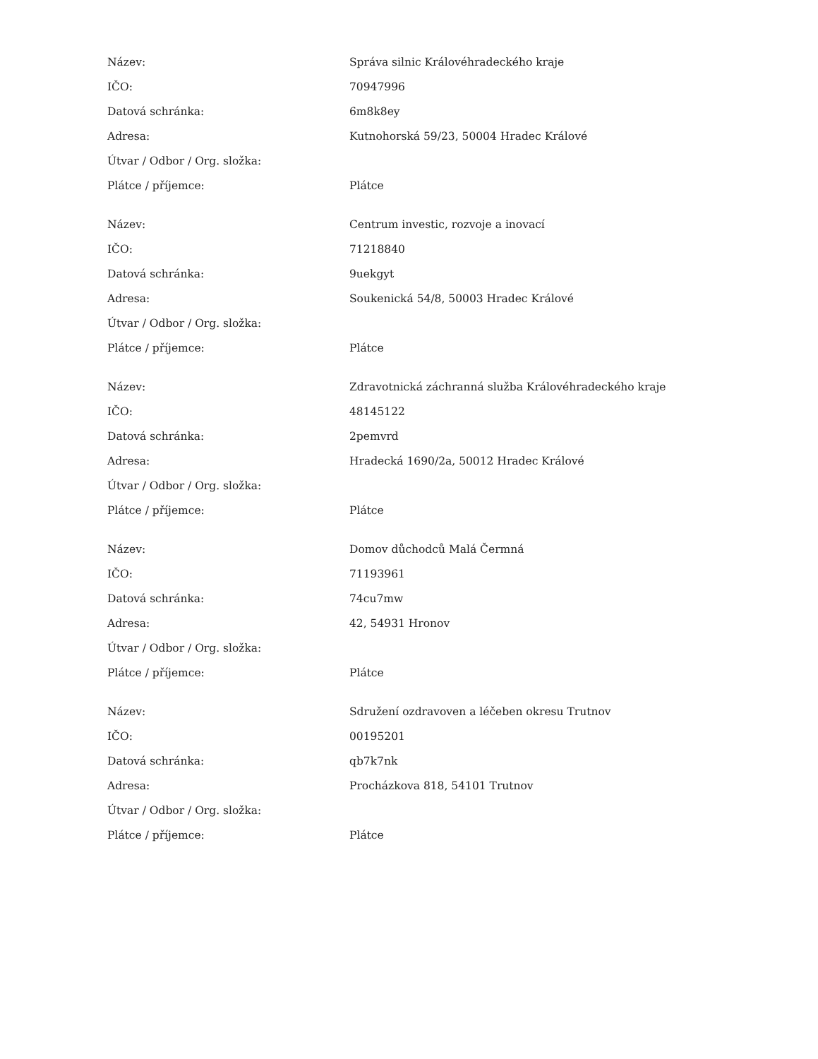| Název: | Správa silnic Královéhradeckého kraje |
| IČO: | 70947996 |
| Datová schránka: | 6m8k8ey |
| Adresa: | Kutnohorská 59/23, 50004 Hradec Králové |
| Útvar / Odbor / Org. složka: | |
| Plátce / příjemce: | Plátce |
| Název: | Centrum investic, rozvoje a inovací |
| IČO: | 71218840 |
| Datová schránka: | 9uekgyt |
| Adresa: | Soukenická 54/8, 50003 Hradec Králové |
| Útvar / Odbor / Org. složka: | |
| Plátce / příjemce: | Plátce |
| Název: | Zdravotnická záchranná služba Královéhradeckého kraje |
| IČO: | 48145122 |
| Datová schránka: | 2pemvrd |
| Adresa: | Hradecká 1690/2a, 50012 Hradec Králové |
| Útvar / Odbor / Org. složka: | |
| Plátce / příjemce: | Plátce |
| Název: | Domov důchodců Malá Čermná |
| IČO: | 71193961 |
| Datová schránka: | 74cu7mw |
| Adresa: | 42, 54931 Hronov |
| Útvar / Odbor / Org. složka: | |
| Plátce / příjemce: | Plátce |
| Název: | Sdružení ozdravoven a léčeben okresu Trutnov |
| IČO: | 00195201 |
| Datová schránka: | qb7k7nk |
| Adresa: | Procházkova 818, 54101 Trutnov |
| Útvar / Odbor / Org. složka: | |
| Plátce / příjemce: | Plátce |